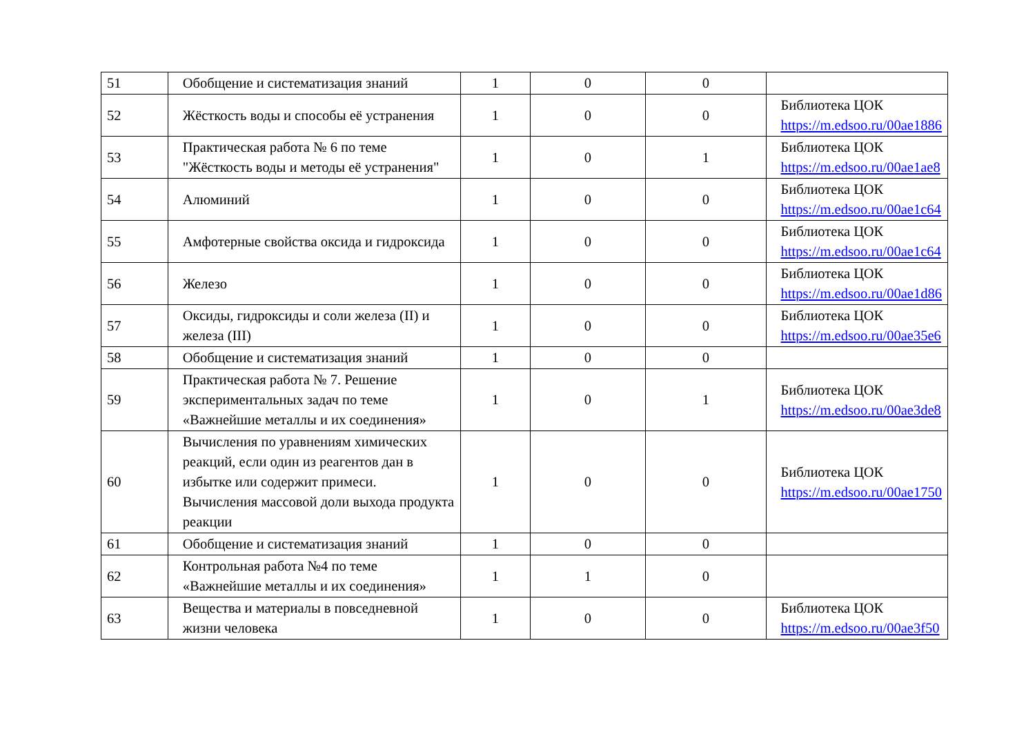| 51 | Обобщение и систематизация знаний | 1 | 0 | 0 | |
| 52 | Жёсткость воды и способы её устранения | 1 | 0 | 0 | Библиотека ЦОК https://m.edsoo.ru/00ae1886 |
| 53 | Практическая работа № 6 по теме "Жёсткость воды и методы её устранения" | 1 | 0 | 1 | Библиотека ЦОК https://m.edsoo.ru/00ae1ae8 |
| 54 | Алюминий | 1 | 0 | 0 | Библиотека ЦОК https://m.edsoo.ru/00ae1c64 |
| 55 | Амфотерные свойства оксида и гидроксида | 1 | 0 | 0 | Библиотека ЦОК https://m.edsoo.ru/00ae1c64 |
| 56 | Железо | 1 | 0 | 0 | Библиотека ЦОК https://m.edsoo.ru/00ae1d86 |
| 57 | Оксиды, гидроксиды и соли железа (II) и железа (III) | 1 | 0 | 0 | Библиотека ЦОК https://m.edsoo.ru/00ae35e6 |
| 58 | Обобщение и систематизация знаний | 1 | 0 | 0 | |
| 59 | Практическая работа № 7. Решение экспериментальных задач по теме «Важнейшие металлы и их соединения» | 1 | 0 | 1 | Библиотека ЦОК https://m.edsoo.ru/00ae3de8 |
| 60 | Вычисления по уравнениям химических реакций, если один из реагентов дан в избытке или содержит примеси. Вычисления массовой доли выхода продукта реакции | 1 | 0 | 0 | Библиотека ЦОК https://m.edsoo.ru/00ae1750 |
| 61 | Обобщение и систематизация знаний | 1 | 0 | 0 | |
| 62 | Контрольная работа №4 по теме «Важнейшие металлы и их соединения» | 1 | 1 | 0 | |
| 63 | Вещества и материалы в повседневной жизни человека | 1 | 0 | 0 | Библиотека ЦОК https://m.edsoo.ru/00ae3f50 |